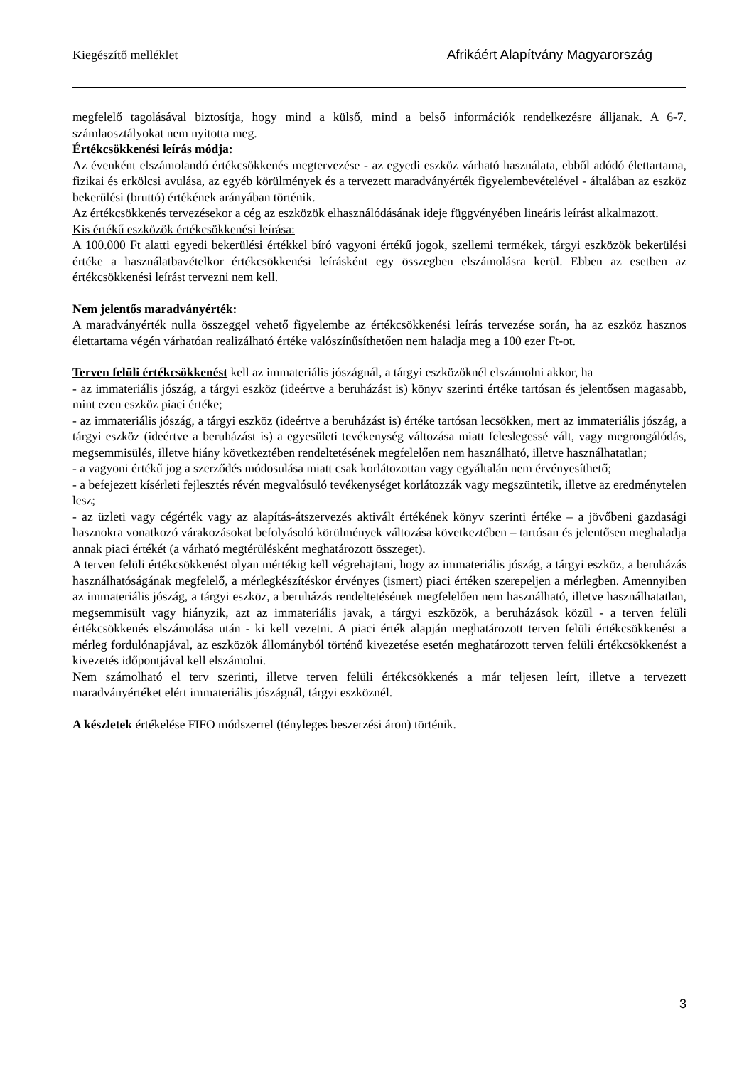Kiegészítő melléklet Afrikáért Alapítvány Magyarország
megfelelő tagolásával biztosítja, hogy mind a külső, mind a belső információk rendelkezésre álljanak. A 6-7. számlaosztályokat nem nyitotta meg.
Értékcsökkenési leírás módja:
Az évenként elszámolandó értékcsökkenés megtervezése - az egyedi eszköz várható használata, ebből adódó élettartama, fizikai és erkölcsi avulása, az egyéb körülmények és a tervezett maradványérték figyelembevételével - általában az eszköz bekerülési (bruttó) értékének arányában történik.
Az értékcsökkenés tervezésekor a cég az eszközök elhasználódásának ideje függvényében lineáris leírást alkalmazott.
Kis értékű eszközök értékcsökkenési leírása:
A 100.000 Ft alatti egyedi bekerülési értékkel bíró vagyoni értékű jogok, szellemi termékek, tárgyi eszközök bekerülési értéke a használatbavételkor értékcsökkenési leírásként egy összegben elszámolásra kerül. Ebben az esetben az értékcsökkenési leírást tervezni nem kell.
Nem jelentős maradványérték:
A maradványérték nulla összeggel vehető figyelembe az értékcsökkenési leírás tervezése során, ha az eszköz hasznos élettartama végén várhatóan realizálható értéke valószínűsíthetően nem haladja meg a 100 ezer Ft-ot.
Terven felüli értékcsökkenést kell az immateriális jószágnál, a tárgyi eszközöknél elszámolni akkor, ha
- az immateriális jószág, a tárgyi eszköz (ideértve a beruházást is) könyv szerinti értéke tartósan és jelentősen magasabb, mint ezen eszköz piaci értéke;
- az immateriális jószág, a tárgyi eszköz (ideértve a beruházást is) értéke tartósan lecsökken, mert az immateriális jószág, a tárgyi eszköz (ideértve a beruházást is) a egyesületi tevékenység változása miatt feleslegessé vált, vagy megrongálódás, megsemmisülés, illetve hiány következtében rendeltetésének megfelelően nem használható, illetve használhatatlan;
- a vagyoni értékű jog a szerződés módosulása miatt csak korlátozottan vagy egyáltalán nem érvényesíthető;
- a befejezett kísérleti fejlesztés révén megvalósuló tevékenységet korlátozzák vagy megszüntetik, illetve az eredménytelen lesz;
- az üzleti vagy cégérték vagy az alapítás-átszervezés aktivált értékének könyv szerinti értéke – a jövőbeni gazdasági hasznokra vonatkozó várakozásokat befolyásoló körülmények változása következtében – tartósan és jelentősen meghaladja annak piaci értékét (a várható megtérülésként meghatározott összeget).
A terven felüli értékcsökkenést olyan mértékig kell végrehajtani, hogy az immateriális jószág, a tárgyi eszköz, a beruházás használhatóságának megfelelő, a mérlegkészítéskor érvényes (ismert) piaci értéken szerepeljen a mérlegben. Amennyiben az immateriális jószág, a tárgyi eszköz, a beruházás rendeltetésének megfelelően nem használható, illetve használhatatlan, megsemmisült vagy hiányzik, azt az immateriális javak, a tárgyi eszközök, a beruházások közül - a terven felüli értékcsökkenés elszámolása után - ki kell vezetni. A piaci érték alapján meghatározott terven felüli értékcsökkenést a mérleg fordulónapjával, az eszközök állományból történő kivezetése esetén meghatározott terven felüli értékcsökkenést a kivezetés időpontjával kell elszámolni.
Nem számolható el terv szerinti, illetve terven felüli értékcsökkenés a már teljesen leírt, illetve a tervezett maradványértéket elért immateriális jószágnál, tárgyi eszköznél.
A készletek értékelése FIFO módszerrel (tényleges beszerzési áron) történik.
3